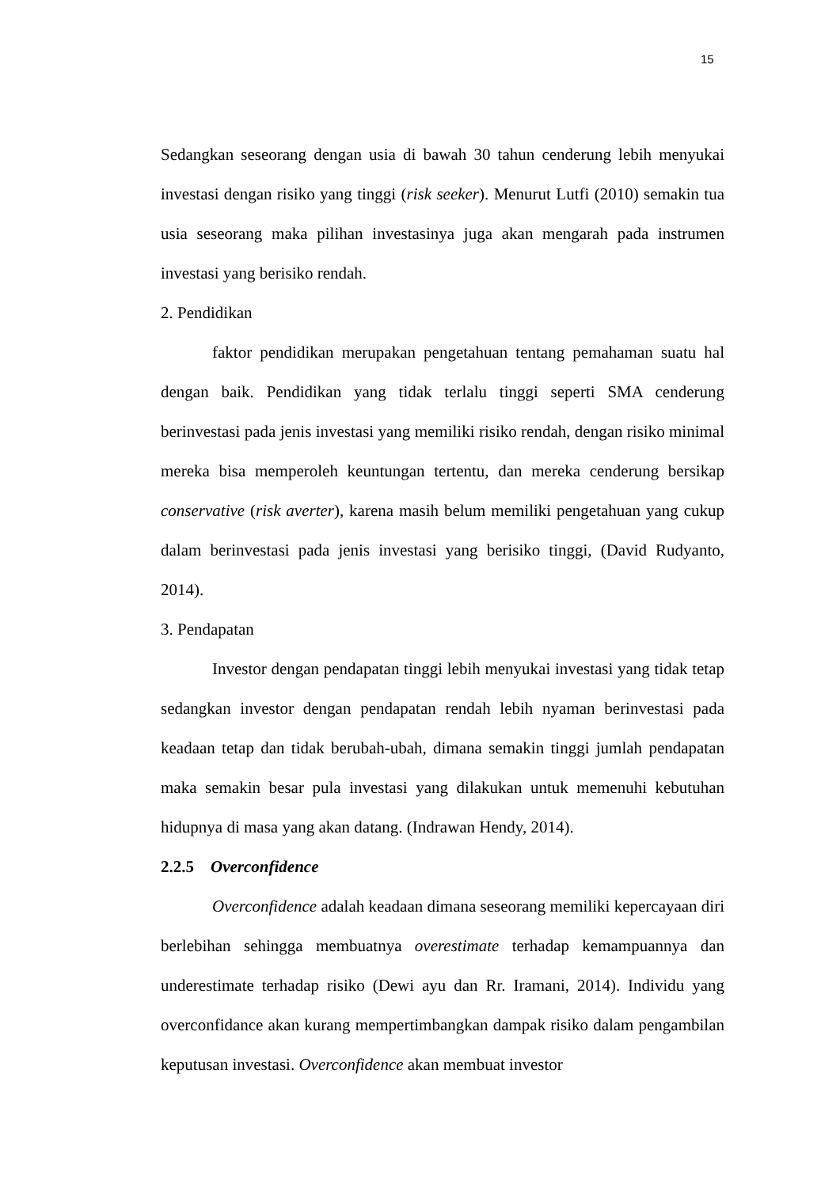15
Sedangkan seseorang dengan usia di bawah 30 tahun cenderung lebih menyukai investasi dengan risiko yang tinggi (risk seeker). Menurut Lutfi (2010) semakin tua usia seseorang maka pilihan investasinya juga akan mengarah pada instrumen investasi yang berisiko rendah.
2. Pendidikan
faktor pendidikan merupakan pengetahuan tentang pemahaman suatu hal dengan baik. Pendidikan yang tidak terlalu tinggi seperti SMA cenderung berinvestasi pada jenis investasi yang memiliki risiko rendah, dengan risiko minimal mereka bisa memperoleh keuntungan tertentu, dan mereka cenderung bersikap conservative (risk averter), karena masih belum memiliki pengetahuan yang cukup dalam berinvestasi pada jenis investasi yang berisiko tinggi, (David Rudyanto, 2014).
3. Pendapatan
Investor dengan pendapatan tinggi lebih menyukai investasi yang tidak tetap sedangkan investor dengan pendapatan rendah lebih nyaman berinvestasi pada keadaan tetap dan tidak berubah-ubah, dimana semakin tinggi jumlah pendapatan maka semakin besar pula investasi yang dilakukan untuk memenuhi kebutuhan hidupnya di masa yang akan datang. (Indrawan Hendy, 2014).
2.2.5 Overconfidence
Overconfidence adalah keadaan dimana seseorang memiliki kepercayaan diri berlebihan sehingga membuatnya overestimate terhadap kemampuannya dan underestimate terhadap risiko (Dewi ayu dan Rr. Iramani, 2014). Individu yang overconfidance akan kurang mempertimbangkan dampak risiko dalam pengambilan keputusan investasi. Overconfidence akan membuat investor